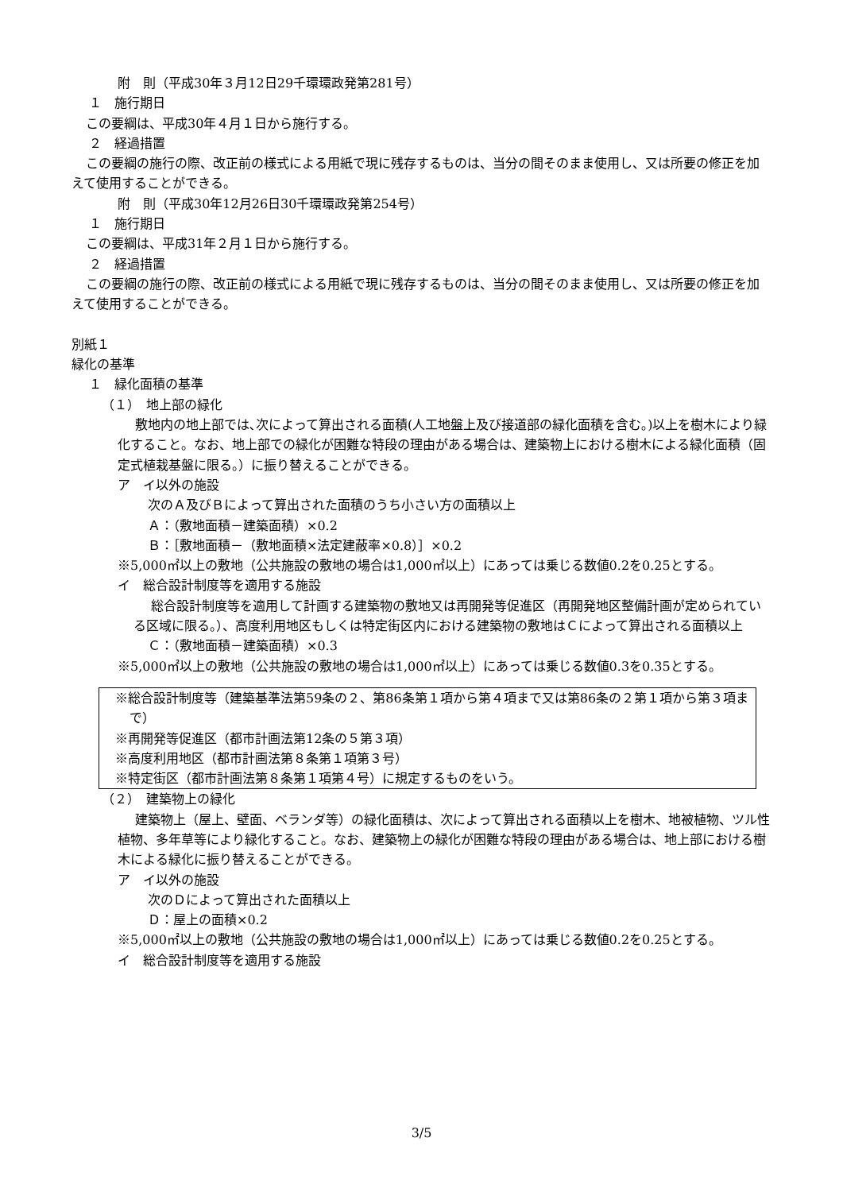附　則（平成30年３月12日29千環環政発第281号）
１　施行期日
この要綱は、平成30年４月１日から施行する。
２　経過措置
この要綱の施行の際、改正前の様式による用紙で現に残存するものは、当分の間そのまま使用し、又は所要の修正を加えて使用することができる。
附　則（平成30年12月26日30千環環政発第254号）
１　施行期日
この要綱は、平成31年２月１日から施行する。
２　経過措置
この要綱の施行の際、改正前の様式による用紙で現に残存するものは、当分の間そのまま使用し、又は所要の修正を加えて使用することができる。
別紙１
緑化の基準
１　緑化面積の基準
（１）　地上部の緑化
敷地内の地上部では､次によって算出される面積(人工地盤上及び接道部の緑化面積を含む｡)以上を樹木により緑化すること。なお、地上部での緑化が困難な特段の理由がある場合は、建築物上における樹木による緑化面積（固定式植栽基盤に限る。）に振り替えることができる。
ア　イ以外の施設
次のＡ及びＢによって算出された面積のうち小さい方の面積以上
Ａ：（敷地面積－建築面積）×0.2
Ｂ：［敷地面積－（敷地面積×法定建蔽率×0.8）］×0.2
※5,000㎡以上の敷地（公共施設の敷地の場合は1,000㎡以上）にあっては乗じる数値0.2を0.25とする。
イ　総合設計制度等を適用する施設
総合設計制度等を適用して計画する建築物の敷地又は再開発等促進区（再開発地区整備計画が定められている区域に限る。）、高度利用地区もしくは特定街区内における建築物の敷地はＣによって算出される面積以上
Ｃ：（敷地面積－建築面積）×0.3
※5,000㎡以上の敷地（公共施設の敷地の場合は1,000㎡以上）にあっては乗じる数値0.3を0.35とする。
※総合設計制度等（建築基準法第59条の２、第86条第１項から第４項まで又は第86条の２第１項から第３項まで）
※再開発等促進区（都市計画法第12条の５第３項）
※高度利用地区（都市計画法第８条第１項第３号）
※特定街区（都市計画法第８条第１項第４号）に規定するものをいう。
（２）　建築物上の緑化
建築物上（屋上、壁面、ベランダ等）の緑化面積は、次によって算出される面積以上を樹木、地被植物、ツル性植物、多年草等により緑化すること。なお、建築物上の緑化が困難な特段の理由がある場合は、地上部における樹木による緑化に振り替えることができる。
ア　イ以外の施設
次のＤによって算出された面積以上
Ｄ：屋上の面積×0.2
※5,000㎡以上の敷地（公共施設の敷地の場合は1,000㎡以上）にあっては乗じる数値0.2を0.25とする。
イ　総合設計制度等を適用する施設
3/5